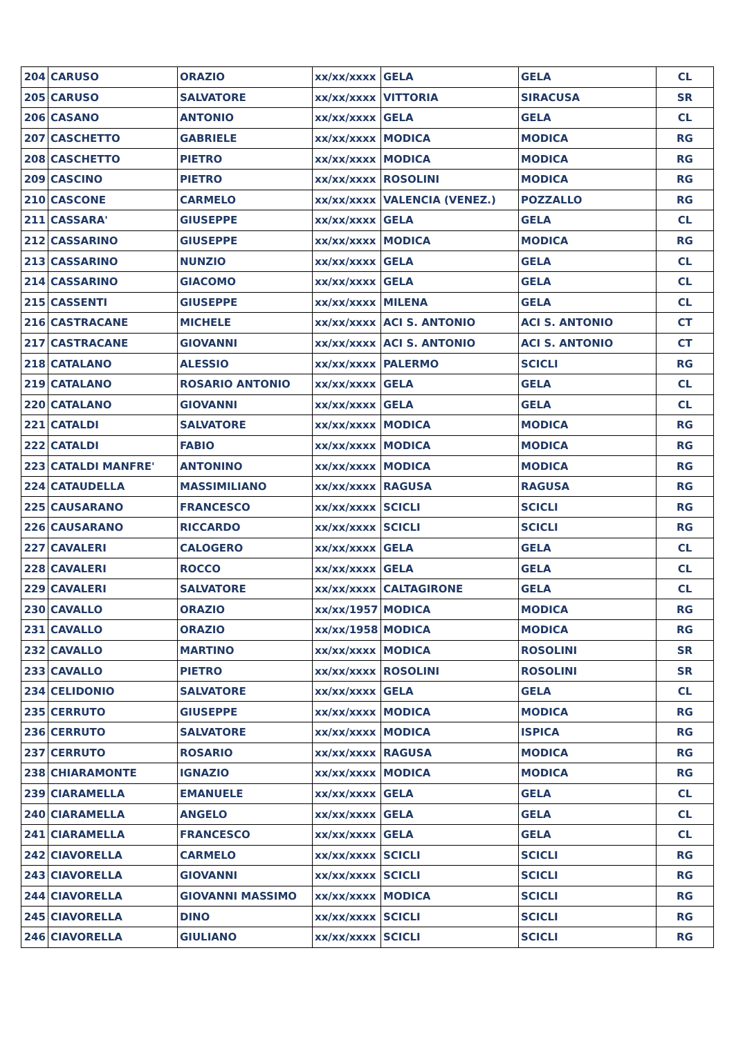| 204 | CARUSO | ORAZIO | xx/xx/xxxx | GELA | GELA | CL |
| 205 | CARUSO | SALVATORE | xx/xx/xxxx | VITTORIA | SIRACUSA | SR |
| 206 | CASANO | ANTONIO | xx/xx/xxxx | GELA | GELA | CL |
| 207 | CASCHETTO | GABRIELE | xx/xx/xxxx | MODICA | MODICA | RG |
| 208 | CASCHETTO | PIETRO | xx/xx/xxxx | MODICA | MODICA | RG |
| 209 | CASCINO | PIETRO | xx/xx/xxxx | ROSOLINI | MODICA | RG |
| 210 | CASCONE | CARMELO | xx/xx/xxxx | VALENCIA (VENEZ.) | POZZALLO | RG |
| 211 | CASSARA' | GIUSEPPE | xx/xx/xxxx | GELA | GELA | CL |
| 212 | CASSARINO | GIUSEPPE | xx/xx/xxxx | MODICA | MODICA | RG |
| 213 | CASSARINO | NUNZIO | xx/xx/xxxx | GELA | GELA | CL |
| 214 | CASSARINO | GIACOMO | xx/xx/xxxx | GELA | GELA | CL |
| 215 | CASSENTI | GIUSEPPE | xx/xx/xxxx | MILENA | GELA | CL |
| 216 | CASTRACANE | MICHELE | xx/xx/xxxx | ACI S. ANTONIO | ACI S. ANTONIO | CT |
| 217 | CASTRACANE | GIOVANNI | xx/xx/xxxx | ACI S. ANTONIO | ACI S. ANTONIO | CT |
| 218 | CATALANO | ALESSIO | xx/xx/xxxx | PALERMO | SCICLI | RG |
| 219 | CATALANO | ROSARIO ANTONIO | xx/xx/xxxx | GELA | GELA | CL |
| 220 | CATALANO | GIOVANNI | xx/xx/xxxx | GELA | GELA | CL |
| 221 | CATALDI | SALVATORE | xx/xx/xxxx | MODICA | MODICA | RG |
| 222 | CATALDI | FABIO | xx/xx/xxxx | MODICA | MODICA | RG |
| 223 | CATALDI MANFRE' | ANTONINO | xx/xx/xxxx | MODICA | MODICA | RG |
| 224 | CATAUDELLA | MASSIMILIANO | xx/xx/xxxx | RAGUSA | RAGUSA | RG |
| 225 | CAUSARANO | FRANCESCO | xx/xx/xxxx | SCICLI | SCICLI | RG |
| 226 | CAUSARANO | RICCARDO | xx/xx/xxxx | SCICLI | SCICLI | RG |
| 227 | CAVALERI | CALOGERO | xx/xx/xxxx | GELA | GELA | CL |
| 228 | CAVALERI | ROCCO | xx/xx/xxxx | GELA | GELA | CL |
| 229 | CAVALERI | SALVATORE | xx/xx/xxxx | CALTAGIRONE | GELA | CL |
| 230 | CAVALLO | ORAZIO | xx/xx/1957 | MODICA | MODICA | RG |
| 231 | CAVALLO | ORAZIO | xx/xx/1958 | MODICA | MODICA | RG |
| 232 | CAVALLO | MARTINO | xx/xx/xxxx | MODICA | ROSOLINI | SR |
| 233 | CAVALLO | PIETRO | xx/xx/xxxx | ROSOLINI | ROSOLINI | SR |
| 234 | CELIDONIO | SALVATORE | xx/xx/xxxx | GELA | GELA | CL |
| 235 | CERRUTO | GIUSEPPE | xx/xx/xxxx | MODICA | MODICA | RG |
| 236 | CERRUTO | SALVATORE | xx/xx/xxxx | MODICA | ISPICA | RG |
| 237 | CERRUTO | ROSARIO | xx/xx/xxxx | RAGUSA | MODICA | RG |
| 238 | CHIARAMONTE | IGNAZIO | xx/xx/xxxx | MODICA | MODICA | RG |
| 239 | CIARAMELLA | EMANUELE | xx/xx/xxxx | GELA | GELA | CL |
| 240 | CIARAMELLA | ANGELO | xx/xx/xxxx | GELA | GELA | CL |
| 241 | CIARAMELLA | FRANCESCO | xx/xx/xxxx | GELA | GELA | CL |
| 242 | CIAVORELLA | CARMELO | xx/xx/xxxx | SCICLI | SCICLI | RG |
| 243 | CIAVORELLA | GIOVANNI | xx/xx/xxxx | SCICLI | SCICLI | RG |
| 244 | CIAVORELLA | GIOVANNI MASSIMO | xx/xx/xxxx | MODICA | SCICLI | RG |
| 245 | CIAVORELLA | DINO | xx/xx/xxxx | SCICLI | SCICLI | RG |
| 246 | CIAVORELLA | GIULIANO | xx/xx/xxxx | SCICLI | SCICLI | RG |